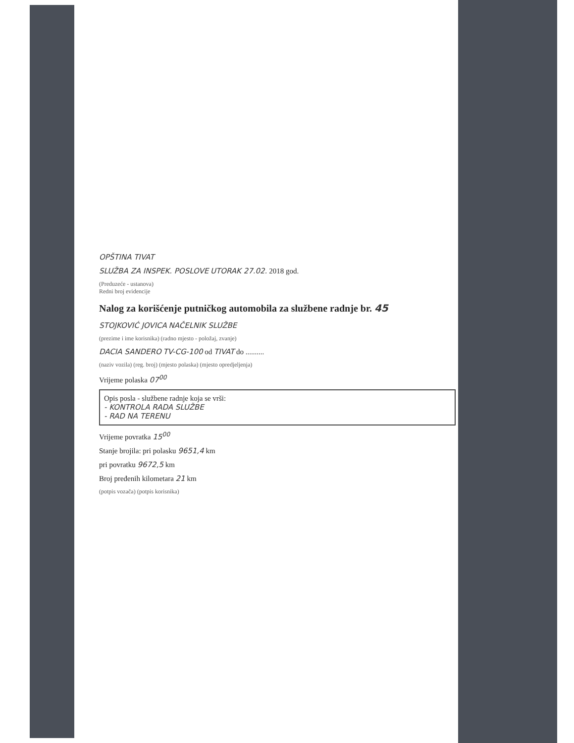OPŠTINA TIVAT
SLUŽBA ZA INSPEK. POSLOVE UTORAK 27.02. 2018 god.
(Preduzeće - ustanova)
Redni broj evidencije
Nalog za korišćenje putničkog automobila za službene radnje br. 45
STOJKOVIĆ JOVICA NAČELNIK SLUŽBE
(prezime i ime korisnika) (radno mjesto - položaj, zvanje)
DACIA SANDERO TV-CG-100 od TIVAT do ..........
(naziv vozila) (reg. broj) (mjesto polaska) (mjesto opredjeljenja)
Vrijeme polaska 07<sup>00</sup>
Opis posla - službene radnje koja se vrši:
- KONTROLA RADA SLUŽBE
- RAD NA TERENU
Vrijeme povratka 15<sup>00</sup>
Stanje brojila: pri polasku 9651,4 km
pri povratku 9672,5 km
Broj pređenih kilometara 21 km
(potpis vozača) (potpis korisnika)